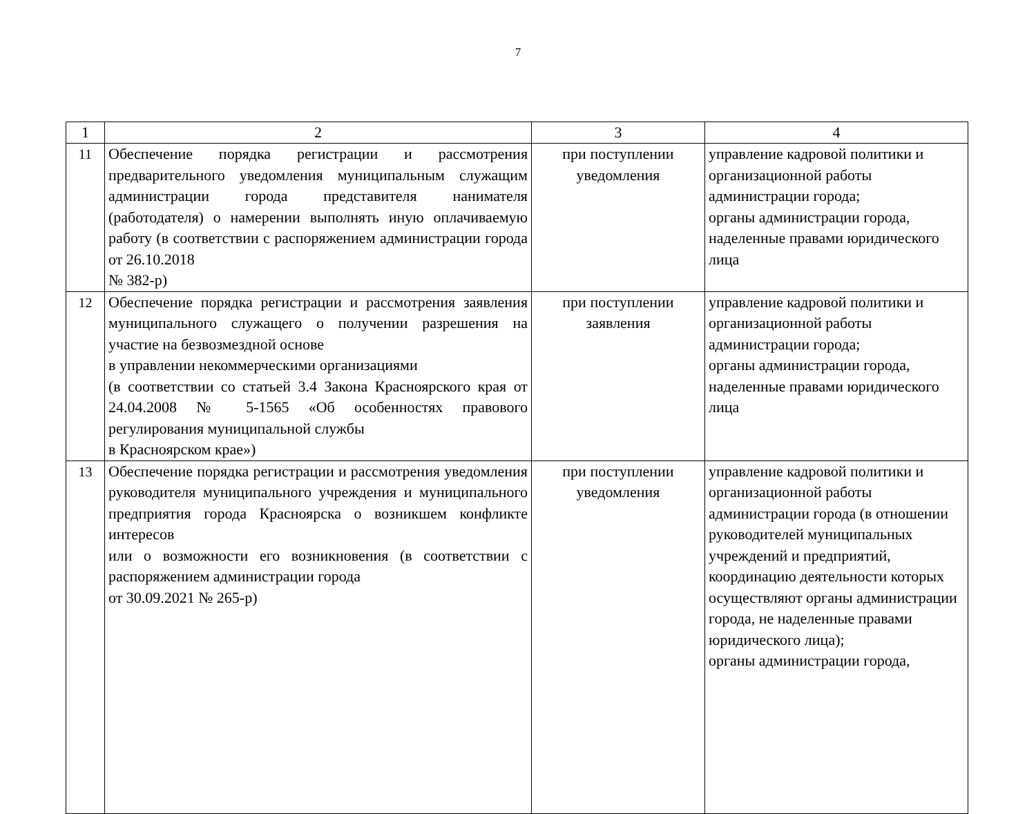7
| 1 | 2 | 3 | 4 |
| --- | --- | --- | --- |
| 11 | Обеспечение порядка регистрации и рассмотрения предварительного уведомления муниципальным служащим администрации города представителя нанимателя (работодателя) о намерении выполнять иную оплачиваемую работу (в соответствии с распоряжением администрации города от 26.10.2018 № 382-р) | при поступлении уведомления | управление кадровой политики и организационной работы администрации города; органы администрации города, наделенные правами юридического лица |
| 12 | Обеспечение порядка регистрации и рассмотрения заявления муниципального служащего о получении разрешения на участие на безвозмездной основе в управлении некоммерческими организациями (в соответствии со статьей 3.4 Закона Красноярского края от 24.04.2008 № 5-1565 «Об особенностях правового регулирования муниципальной службы в Красноярском крае») | при поступлении заявления | управление кадровой политики и организационной работы администрации города; органы администрации города, наделенные правами юридического лица |
| 13 | Обеспечение порядка регистрации и рассмотрения уведомления руководителя муниципального учреждения и муниципального предприятия города Красноярска о возникшем конфликте интересов или о возможности его возникновения (в соответствии с распоряжением администрации города от 30.09.2021 № 265-р) | при поступлении уведомления | управление кадровой политики и организационной работы администрации города (в отношении руководителей муниципальных учреждений и предприятий, координацию деятельности которых осуществляют органы администрации города, не наделенные правами юридического лица); органы администрации города, |